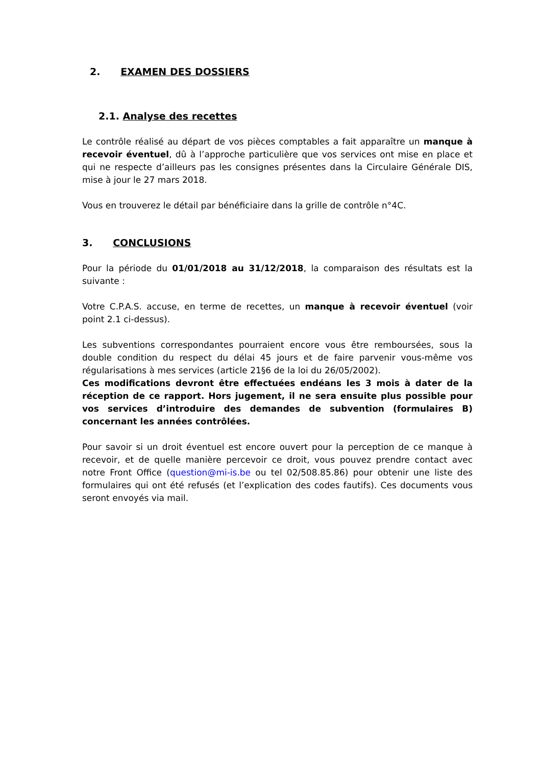2. EXAMEN DES DOSSIERS
2.1. Analyse des recettes
Le contrôle réalisé au départ de vos pièces comptables a fait apparaître un manque à recevoir éventuel, dû à l’approche particulière que vos services ont mise en place et qui ne respecte d’ailleurs pas les consignes présentes dans la Circulaire Générale DIS, mise à jour le 27 mars 2018.
Vous en trouverez le détail par bénéficiaire dans la grille de contrôle n°4C.
3. CONCLUSIONS
Pour la période du 01/01/2018 au 31/12/2018, la comparaison des résultats est la suivante :
Votre C.P.A.S. accuse, en terme de recettes, un manque à recevoir éventuel (voir point 2.1 ci-dessus).
Les subventions correspondantes pourraient encore vous être remboursées, sous la double condition du respect du délai 45 jours et de faire parvenir vous-même vos régularisations à mes services (article 21§6 de la loi du 26/05/2002).
Ces modifications devront être effectuées endéans les 3 mois à dater de la réception de ce rapport. Hors jugement, il ne sera ensuite plus possible pour vos services d’introduire des demandes de subvention (formulaires B) concernant les années contrôlées.
Pour savoir si un droit éventuel est encore ouvert pour la perception de ce manque à recevoir, et de quelle manière percevoir ce droit, vous pouvez prendre contact avec notre Front Office (question@mi-is.be ou tel 02/508.85.86) pour obtenir une liste des formulaires qui ont été refusés (et l’explication des codes fautifs). Ces documents vous seront envoyés via mail.